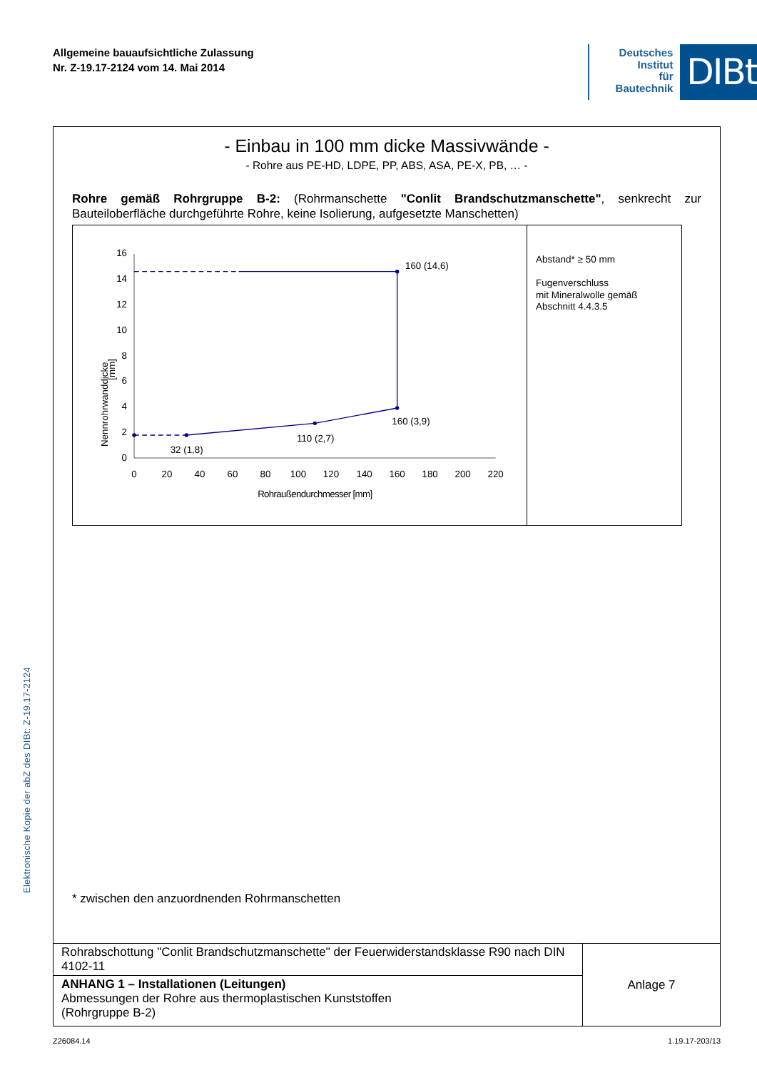Allgemeine bauaufsichtliche Zulassung
Nr. Z-19.17-2124 vom 14. Mai 2014
Deutsches
Institut
für
Bautechnik
DIBt
- Einbau in 100 mm dicke Massivwände -
- Rohre aus PE-HD, LDPE, PP, ABS, ASA, PE-X, PB, … -
Rohre gemäß Rohrgruppe B-2: (Rohrmanschette "Conlit Brandschutzmanschette", senkrecht zur Bauteiloberfläche durchgeführte Rohre, keine Isolierung, aufgesetzte Manschetten)
0
2
4
6
8
10
12
14
16
0
20
40
60
80
100
120
140
160
180
200
220
Rohraußendurchmesser [mm]
Nennrohrwanddicke
[mm]
160 (14,6)
160 (3,9)
110 (2,7)
32 (1,8)
Abstand* ≥ 50 mm
Fugenverschluss
mit Mineralwolle gemäß
Abschnitt 4.4.3.5
* zwischen den anzuordnenden Rohrmanschetten
| Rohrabschottung "Conlit Brandschutzmanschette" der Feuerwiderstandsklasse R90 nach DIN 4102-11 | Anlage 7 |
| ANHANG 1 – Installationen (Leitungen) Abmessungen der Rohre aus thermoplastischen Kunststoffen (Rohrgruppe B-2) | |
Z26084.14 1.19.17-203/13
Elektronische Kopie der abZ des DIBt: Z-19.17-2124